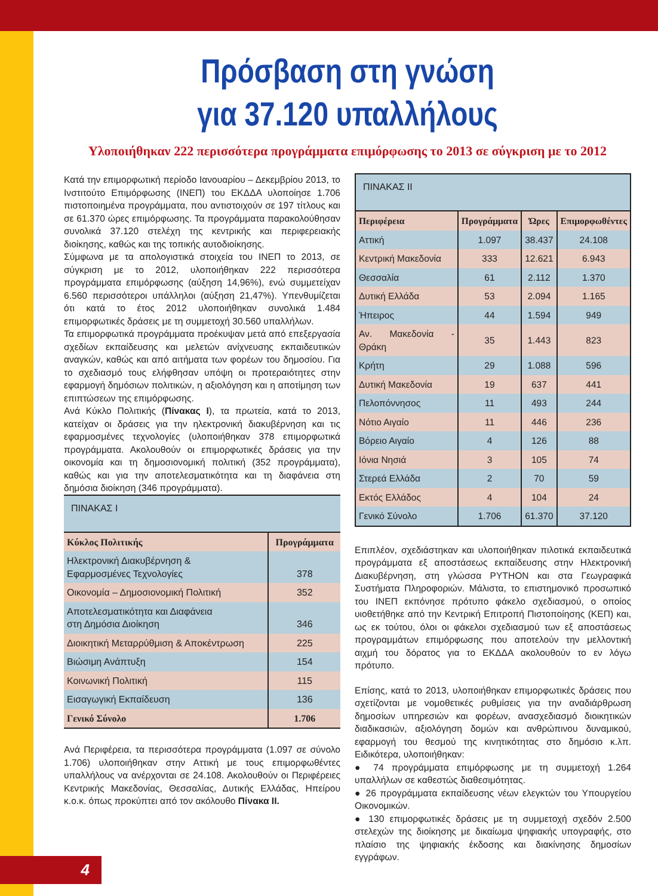Πρόσβαση στη γνώση
για 37.120 υπαλλήλους
Υλοποιήθηκαν 222 περισσότερα προγράμματα επιμόρφωσης το 2013 σε σύγκριση με το 2012
Κατά την επιμορφωτική περίοδο Ιανουαρίου – Δεκεμβρίου 2013, το Ινστιτούτο Επιμόρφωσης (ΙΝΕΠ) του ΕΚΔΔΑ υλοποίησε 1.706 πιστοποιημένα προγράμματα, που αντιστοιχούν σε 197 τίτλους και σε 61.370 ώρες επιμόρφωσης. Τα προγράμματα παρακολούθησαν συνολικά 37.120 στελέχη της κεντρικής και περιφερειακής διοίκησης, καθώς και της τοπικής αυτοδιοίκησης.
Σύμφωνα με τα απολογιστικά στοιχεία του ΙΝΕΠ το 2013, σε σύγκριση με το 2012, υλοποιήθηκαν 222 περισσότερα προγράμματα επιμόρφωσης (αύξηση 14,96%), ενώ συμμετείχαν 6.560 περισσότεροι υπάλληλοι (αύξηση 21,47%). Υπενθυμίζεται ότι κατά το έτος 2012 υλοποιήθηκαν συνολικά 1.484 επιμορφωτικές δράσεις με τη συμμετοχή 30.560 υπαλλήλων.
Τα επιμορφωτικά προγράμματα προέκυψαν μετά από επεξεργασία σχεδίων εκπαίδευσης και μελετών ανίχνευσης εκπαιδευτικών αναγκών, καθώς και από αιτήματα των φορέων του δημοσίου. Για το σχεδιασμό τους ελήφθησαν υπόψη οι προτεραιότητες στην εφαρμογή δημόσιων πολιτικών, η αξιολόγηση και η αποτίμηση των επιπτώσεων της επιμόρφωσης.
Ανά Κύκλο Πολιτικής (Πίνακας I), τα πρωτεία, κατά το 2013, κατείχαν οι δράσεις για την ηλεκτρονική διακυβέρνηση και τις εφαρμοσμένες τεχνολογίες (υλοποιήθηκαν 378 επιμορφωτικά προγράμματα. Ακολουθούν οι επιμορφωτικές δράσεις για την οικονομία και τη δημοσιονομική πολιτική (352 προγράμματα), καθώς και για την αποτελεσματικότητα και τη διαφάνεια στη δημόσια διοίκηση (346 προγράμματα).
ΠΙΝΑΚΑΣ I
| Κύκλος Πολιτικής | Προγράμματα |
| --- | --- |
| Ηλεκτρονική Διακυβέρνηση & Εφαρμοσμένες Τεχνολογίες | 378 |
| Οικονομία – Δημοσιονομική Πολιτική | 352 |
| Αποτελεσματικότητα και Διαφάνεια στη Δημόσια Διοίκηση | 346 |
| Διοικητική Μεταρρύθμιση & Αποκέντρωση | 225 |
| Βιώσιμη Ανάπτυξη | 154 |
| Κοινωνική Πολιτική | 115 |
| Εισαγωγική Εκπαίδευση | 136 |
| Γενικό Σύνολο | 1.706 |
Ανά Περιφέρεια, τα περισσότερα προγράμματα (1.097 σε σύνολο 1.706) υλοποιήθηκαν στην Αττική με τους επιμορφωθέντες υπαλλήλους να ανέρχονται σε 24.108. Ακολουθούν οι Περιφέρειες Κεντρικής Μακεδονίας, Θεσσαλίας, Δυτικής Ελλάδας, Ηπείρου κ.ο.κ. όπως προκύπτει από τον ακόλουθο Πίνακα II.
ΠΙΝΑΚΑΣ II
| Περιφέρεια | Προγράμματα | Ώρες | Επιμορφωθέντες |
| --- | --- | --- | --- |
| Αττική | 1.097 | 38.437 | 24.108 |
| Κεντρική Μακεδονία | 333 | 12.621 | 6.943 |
| Θεσσαλία | 61 | 2.112 | 1.370 |
| Δυτική Ελλάδα | 53 | 2.094 | 1.165 |
| Ήπειρος | 44 | 1.594 | 949 |
| Αν. Μακεδονία - Θράκη | 35 | 1.443 | 823 |
| Κρήτη | 29 | 1.088 | 596 |
| Δυτική Μακεδονία | 19 | 637 | 441 |
| Πελοπόννησος | 11 | 493 | 244 |
| Νότιο Αιγαίο | 11 | 446 | 236 |
| Βόρειο Αιγαίο | 4 | 126 | 88 |
| Ιόνια Νησιά | 3 | 105 | 74 |
| Στερεά Ελλάδα | 2 | 70 | 59 |
| Εκτός Ελλάδος | 4 | 104 | 24 |
| Γενικό Σύνολο | 1.706 | 61.370 | 37.120 |
Επιπλέον, σχεδιάστηκαν και υλοποιήθηκαν πιλοτικά εκπαιδευτικά προγράμματα εξ αποστάσεως εκπαίδευσης στην Ηλεκτρονική Διακυβέρνηση, στη γλώσσα PYTHON και στα Γεωγραφικά Συστήματα Πληροφοριών. Μάλιστα, το επιστημονικό προσωπικό του ΙΝΕΠ εκπόνησε πρότυπο φάκελο σχεδιασμού, ο οποίος υιοθετήθηκε από την Κεντρική Επιτροπή Πιστοποίησης (ΚΕΠ) και, ως εκ τούτου, όλοι οι φάκελοι σχεδιασμού των εξ αποστάσεως προγραμμάτων επιμόρφωσης που αποτελούν την μελλοντική αιχμή του δόρατος για το ΕΚΔΔΑ ακολουθούν το εν λόγω πρότυπο.
Επίσης, κατά το 2013, υλοποιήθηκαν επιμορφωτικές δράσεις που σχετίζονται με νομοθετικές ρυθμίσεις για την αναδιάρθρωση δημοσίων υπηρεσιών και φορέων, ανασχεδιασμό διοικητικών διαδικασιών, αξιολόγηση δομών και ανθρώπινου δυναμικού, εφαρμογή του θεσμού της κινητικότητας στο δημόσιο κ.λπ. Ειδικότερα, υλοποιήθηκαν:
● 74 προγράμματα επιμόρφωσης με τη συμμετοχή 1.264 υπαλλήλων σε καθεστώς διαθεσιμότητας.
● 26 προγράμματα εκπαίδευσης νέων ελεγκτών του Υπουργείου Οικονομικών.
● 130 επιμορφωτικές δράσεις με τη συμμετοχή σχεδόν 2.500 στελεχών της διοίκησης με δικαίωμα ψηφιακής υπογραφής, στο πλαίσιο της ψηφιακής έκδοσης και διακίνησης δημοσίων εγγράφων.
4